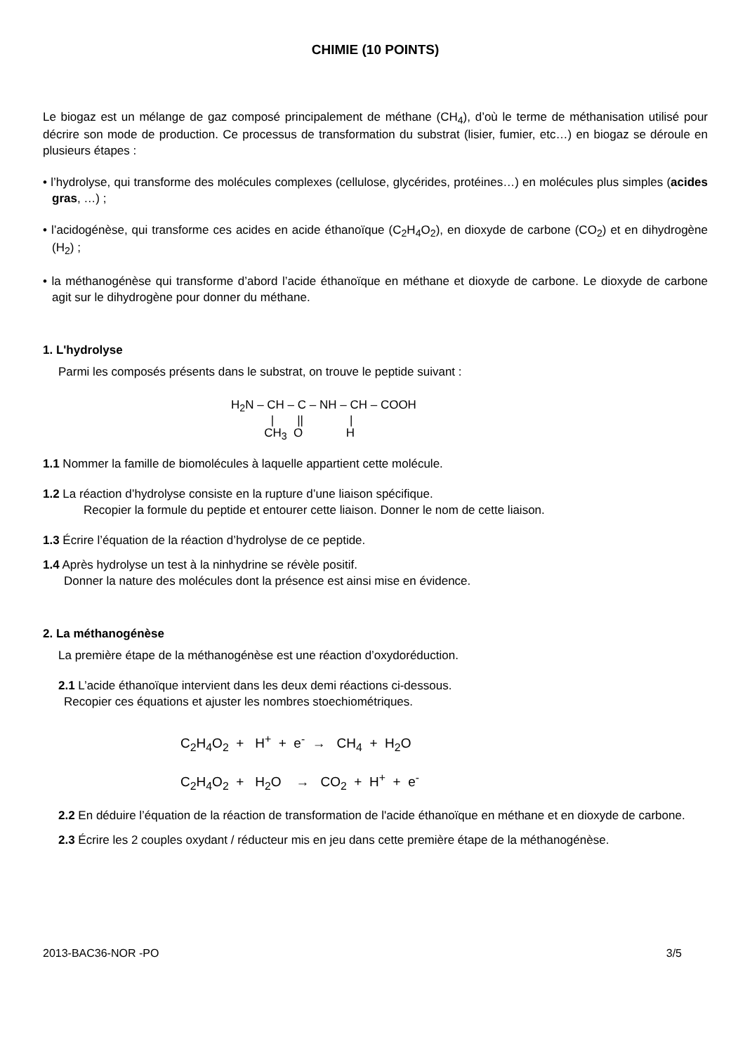CHIMIE (10 POINTS)
Le biogaz est un mélange de gaz composé principalement de méthane (CH<sub>4</sub>), d’où le terme de méthanisation utilisé pour décrire son mode de production. Ce processus de transformation du substrat (lisier, fumier, etc…) en biogaz se déroule en plusieurs étapes :
• l’hydrolyse, qui transforme des molécules complexes (cellulose, glycérides, protéines…) en molécules plus simples (acides gras, …) ;
• l’acidogénèse, qui transforme ces acides en acide éthanoïque (C<sub>2</sub>H<sub>4</sub>O<sub>2</sub>), en dioxyde de carbone (CO<sub>2</sub>) et en dihydrogène (H<sub>2</sub>) ;
• la méthanogénèse qui transforme d’abord l’acide éthanoïque en méthane et dioxyde de carbone. Le dioxyde de carbone agit sur le dihydrogène pour donner du méthane.
1. L'hydrolyse
Parmi les composés présents dans le substrat, on trouve le peptide suivant :
H<sub>2</sub>N – CH – C – NH – CH – COOH | || | CH<sub>3</sub> O H
1.1 Nommer la famille de biomolécules à laquelle appartient cette molécule.
1.2 La réaction d’hydrolyse consiste en la rupture d’une liaison spécifique.
Recopier la formule du peptide et entourer cette liaison. Donner le nom de cette liaison.
1.3 Écrire l’équation de la réaction d’hydrolyse de ce peptide.
1.4 Après hydrolyse un test à la ninhydrine se révèle positif.
Donner la nature des molécules dont la présence est ainsi mise en évidence.
2. La méthanogénèse
La première étape de la méthanogénèse est une réaction d’oxydoréduction.
2.1 L’acide éthanoïque intervient dans les deux demi réactions ci-dessous.
Recopier ces équations et ajuster les nombres stoechiométriques.
C<sub>2</sub>H<sub>4</sub>O<sub>2</sub> + H<sup>+</sup> + e<sup>-</sup> → CH<sub>4</sub> + H<sub>2</sub>O
C<sub>2</sub>H<sub>4</sub>O<sub>2</sub> + H<sub>2</sub>O → CO<sub>2</sub> + H<sup>+</sup> + e<sup>-</sup>
2.2 En déduire l’équation de la réaction de transformation de l'acide éthanoïque en méthane et en dioxyde de carbone.
2.3 Écrire les 2 couples oxydant / réducteur mis en jeu dans cette première étape de la méthanogénèse.
2013-BAC36-NOR -PO 3/5